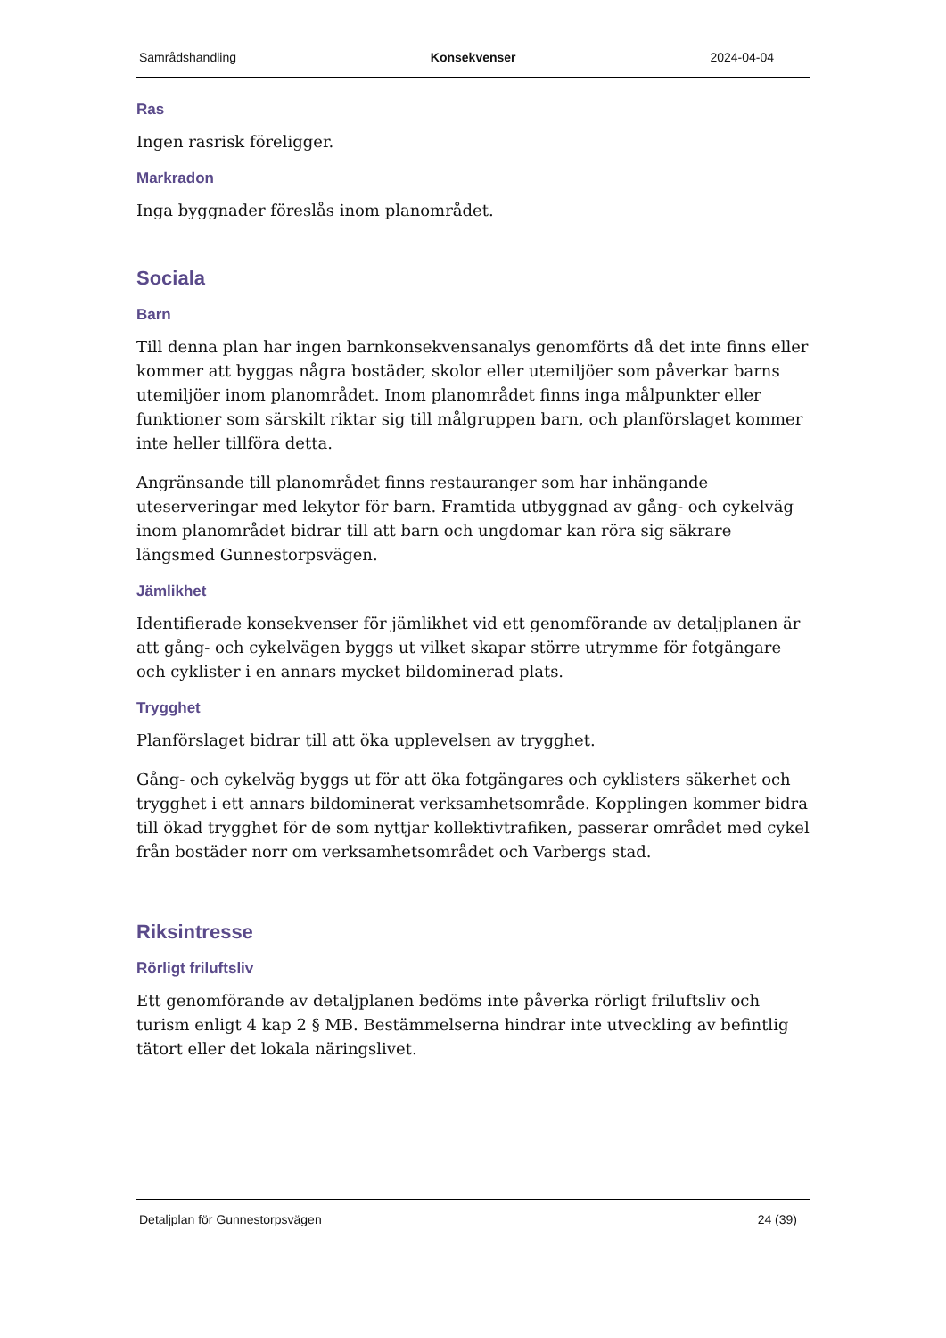Samrådshandling Konsekvenser 2024-04-04
Ras
Ingen rasrisk föreligger.
Markradon
Inga byggnader föreslås inom planområdet.
Sociala
Barn
Till denna plan har ingen barnkonsekvensanalys genomförts då det inte finns eller kommer att byggas några bostäder, skolor eller utemiljöer som påverkar barns utemiljöer inom planområdet. Inom planområdet finns inga målpunkter eller funktioner som särskilt riktar sig till målgruppen barn, och planförslaget kommer inte heller tillföra detta.
Angränsande till planområdet finns restauranger som har inhängande uteserveringar med lekytor för barn. Framtida utbyggnad av gång- och cykelväg inom planområdet bidrar till att barn och ungdomar kan röra sig säkrare längsmed Gunnestorpsvägen.
Jämlikhet
Identifierade konsekvenser för jämlikhet vid ett genomförande av detaljplanen är att gång- och cykelvägen byggs ut vilket skapar större utrymme för fotgängare och cyklister i en annars mycket bildominerad plats.
Trygghet
Planförslaget bidrar till att öka upplevelsen av trygghet.
Gång- och cykelväg byggs ut för att öka fotgängares och cyklisters säkerhet och trygghet i ett annars bildominerat verksamhetsområde. Kopplingen kommer bidra till ökad trygghet för de som nyttjar kollektivtrafiken, passerar området med cykel från bostäder norr om verksamhetsområdet och Varbergs stad.
Riksintresse
Rörligt friluftsliv
Ett genomförande av detaljplanen bedöms inte påverka rörligt friluftsliv och turism enligt 4 kap 2 § MB. Bestämmelserna hindrar inte utveckling av befintlig tätort eller det lokala näringslivet.
Detaljplan för Gunnestorpsvägen 24 (39)